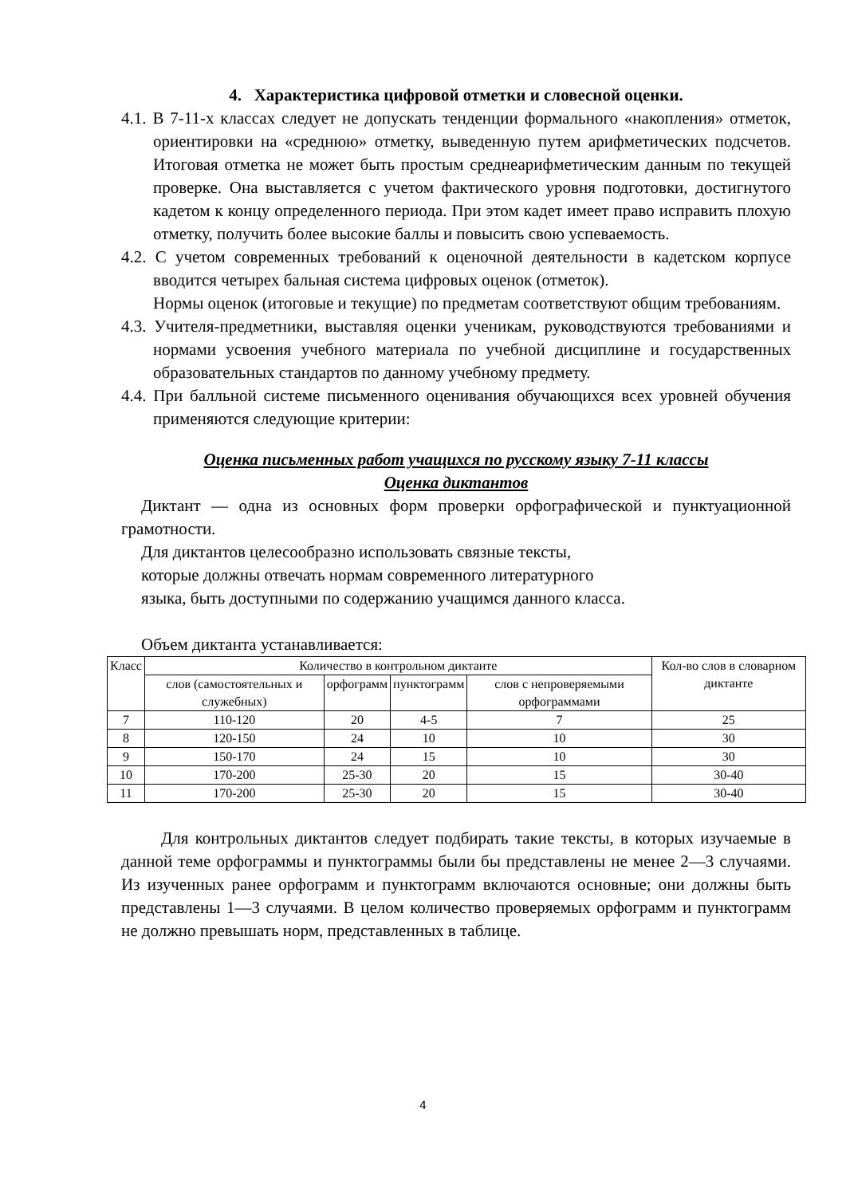4. Характеристика цифровой отметки и словесной оценки.
4.1. В 7-11-х классах следует не допускать тенденции формального «накопления» отметок, ориентировки на «среднюю» отметку, выведенную путем арифметических подсчетов. Итоговая отметка не может быть простым среднеарифметическим данным по текущей проверке. Она выставляется с учетом фактического уровня подготовки, достигнутого кадетом к концу определенного периода. При этом кадет имеет право исправить плохую отметку, получить более высокие баллы и повысить свою успеваемость.
4.2. С учетом современных требований к оценочной деятельности в кадетском корпусе вводится четырех бальная система цифровых оценок (отметок).
Нормы оценок (итоговые и текущие) по предметам соответствуют общим требованиям.
4.3. Учителя-предметники, выставляя оценки ученикам, руководствуются требованиями и нормами усвоения учебного материала по учебной дисциплине и государственных образовательных стандартов по данному учебному предмету.
4.4. При балльной системе письменного оценивания обучающихся всех уровней обучения применяются следующие критерии:
Оценка письменных работ учащихся по русскому языку 7-11 классы
Оценка диктантов
Диктант — одна из основных форм проверки орфографической и пунктуационной грамотности.
Для диктантов целесообразно использовать связные тексты,
которые должны отвечать нормам современного литературного
языка, быть доступными по содержанию учащимся данного класса.
Объем диктанта устанавливается:
| Класс | Количество в контрольном диктанте | | | | Кол-во слов в словарном диктанте |
| | слов (самостоятельных и служебных) | орфограмм | пунктограмм | слов с непроверяемыми орфограммами | |
| 7 | 110-120 | 20 | 4-5 | 7 | 25 |
| 8 | 120-150 | 24 | 10 | 10 | 30 |
| 9 | 150-170 | 24 | 15 | 10 | 30 |
| 10 | 170-200 | 25-30 | 20 | 15 | 30-40 |
| 11 | 170-200 | 25-30 | 20 | 15 | 30-40 |
Для контрольных диктантов следует подбирать такие тексты, в которых изучаемые в данной теме орфограммы и пунктограммы были бы представлены не менее 2—3 случаями. Из изученных ранее орфограмм и пунктограмм включаются основные; они должны быть представлены 1—3 случаями. В целом количество проверяемых орфограмм и пунктограмм не должно превышать норм, представленных в таблице.
4